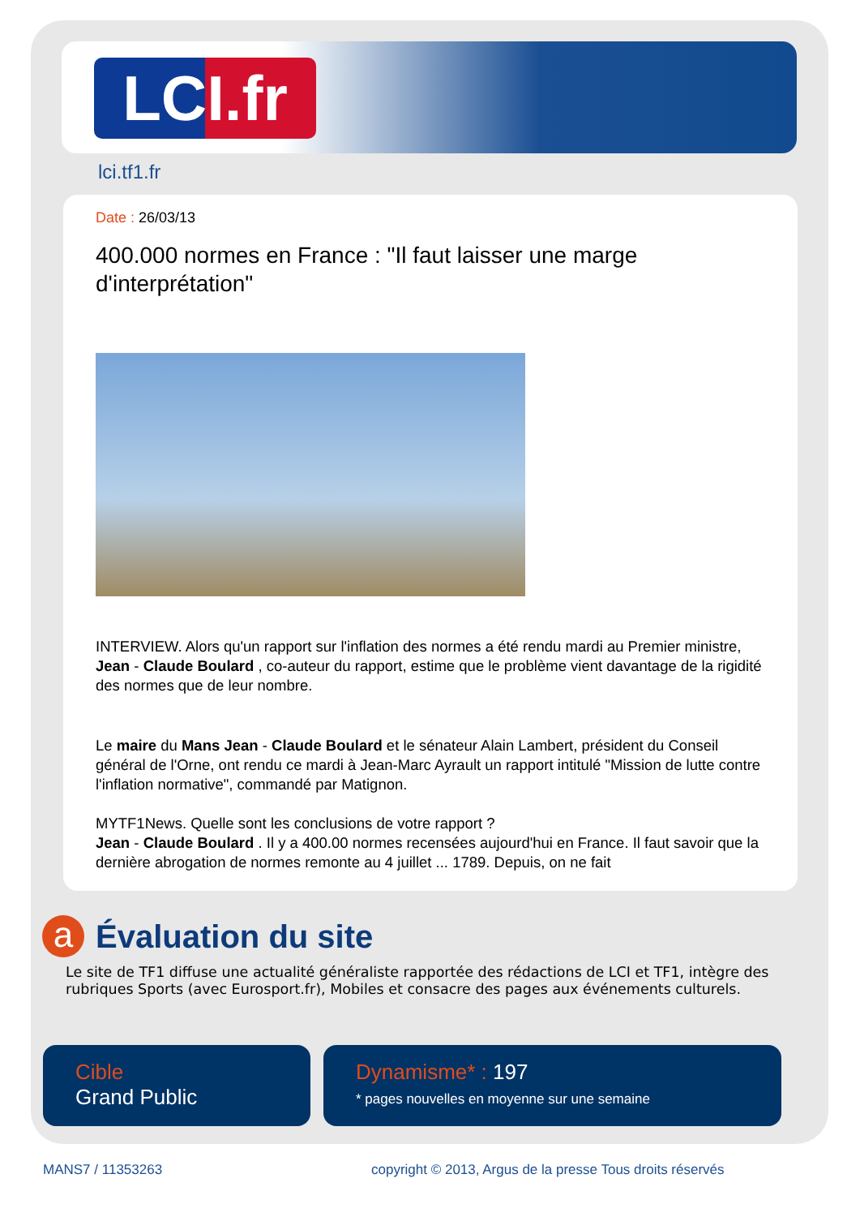LCI.fr
lci.tf1.fr
Date : 26/03/13
400.000 normes en France : "Il faut laisser une marge d'interprétation"
INTERVIEW. Alors qu'un rapport sur l'inflation des normes a été rendu mardi au Premier ministre, Jean - Claude Boulard , co-auteur du rapport, estime que le problème vient davantage de la rigidité des normes que de leur nombre.
Le maire du Mans Jean - Claude Boulard et le sénateur Alain Lambert, président du Conseil général de l'Orne, ont rendu ce mardi à Jean-Marc Ayrault un rapport intitulé "Mission de lutte contre l'inflation normative", commandé par Matignon.
MYTF1News. Quelle sont les conclusions de votre rapport ?
Jean - Claude Boulard . Il y a 400.00 normes recensées aujourd'hui en France. Il faut savoir que la dernière abrogation de normes remonte au 4 juillet ... 1789. Depuis, on ne fait
a
Évaluation du site
Le site de TF1 diffuse une actualité généraliste rapportée des rédactions de LCI et TF1, intègre des rubriques Sports (avec Eurosport.fr), Mobiles et consacre des pages aux événements culturels.
Cible
Grand Public
Dynamisme* : 197
* pages nouvelles en moyenne sur une semaine
MANS7 / 11353263
copyright © 2013, Argus de la presse Tous droits réservés